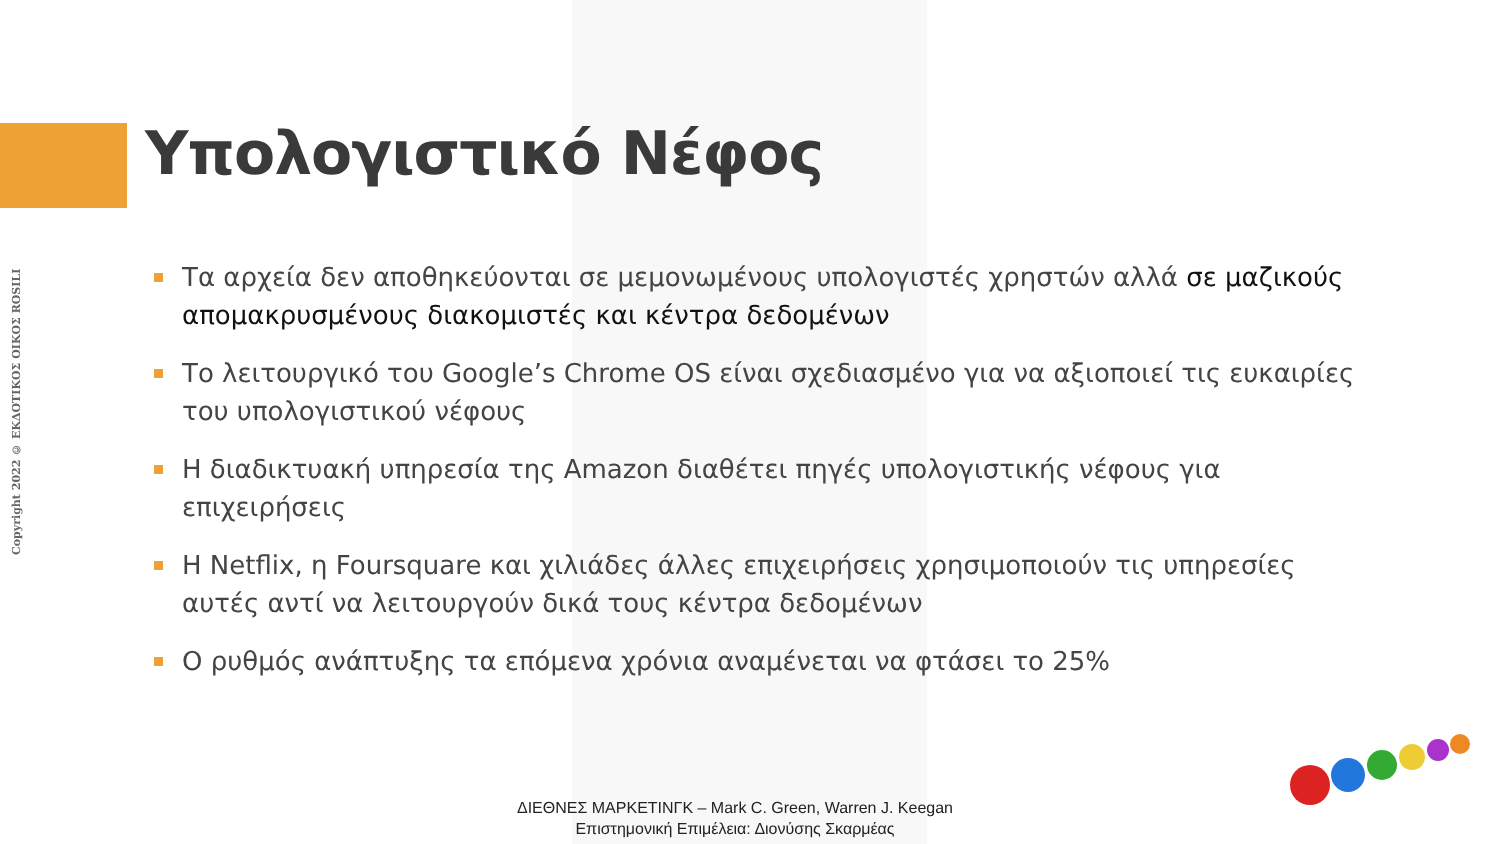Υπολογιστικό Νέφος
Copyright 2022 © ΕΚΔΟΤΙΚΟΣ ΟΙΚΟΣ ROSILI
Τα αρχεία δεν αποθηκεύονται σε μεμονωμένους υπολογιστές χρηστών αλλά σε μαζικούς απομακρυσμένους διακομιστές και κέντρα δεδομένων
Το λειτουργικό του Google’s Chrome OS είναι σχεδιασμένο για να αξιοποιεί τις ευκαιρίες του υπολογιστικού νέφους
Η διαδικτυακή υπηρεσία της Amazon διαθέτει πηγές υπολογιστικής νέφους για επιχειρήσεις
Η Netflix, η Foursquare και χιλιάδες άλλες επιχειρήσεις χρησιμοποιούν τις υπηρεσίες αυτές αντί να λειτουργούν δικά τους κέντρα δεδομένων
Ο ρυθμός ανάπτυξης τα επόμενα χρόνια αναμένεται να φτάσει το 25%
ΔΙΕΘΝΕΣ ΜΑΡΚΕΤΙΝΓΚ – Mark C. Green, Warren J. Keegan
Επιστημονική Επιμέλεια: Διονύσης Σκαρμέας